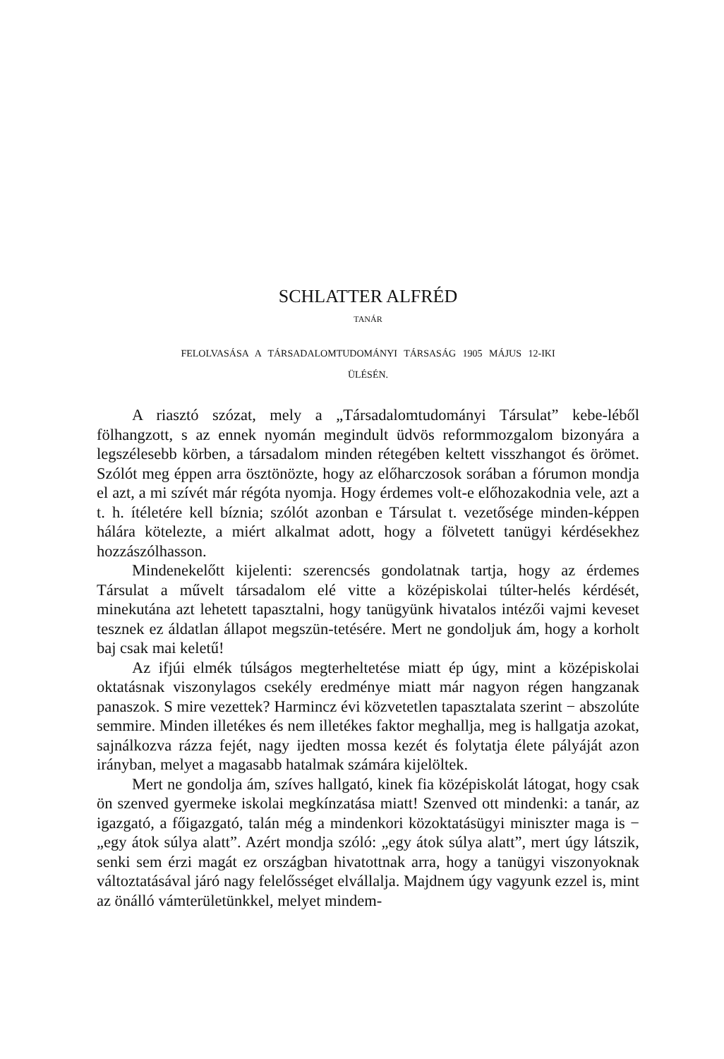SCHLATTER ALFRÉD
TANÁR
FELOLVASÁSA A TÁRSADALOMTUDOMÁNYI TÁRSASÁG 1905 MÁJUS 12-IKI
ÜLÉSÉN.
A riasztó szózat, mely a „Társadalomtudományi Társulat” kebe-léből fölhangzott, s az ennek nyomán megindult üdvös reformmozgalom bizonyára a legszélesebb körben, a társadalom minden rétegében keltett visszhangot és örömet. Szólót meg éppen arra ösztönözte, hogy az előharczosok sorában a fórumon mondja el azt, a mi szívét már régóta nyomja. Hogy érdemes volt-e előhozakodnia vele, azt a t. h. ítéletére kell bíznia; szólót azonban e Társulat t. vezetősége minden-képpen hálára kötelezte, a miért alkalmat adott, hogy a fölvetett tanügyi kérdésekhez hozzászólhasson.
Mindenekelőtt kijelenti: szerencsés gondolatnak tartja, hogy az érdemes Társulat a művelt társadalom elé vitte a középiskolai túlter-helés kérdését, minekutána azt lehetett tapasztalni, hogy tanügyünk hivatalos intézői vajmi keveset tesznek ez áldatlan állapot megszün-tetésére. Mert ne gondoljuk ám, hogy a korholt baj csak mai keletű!
Az ifjúi elmék túlságos megterheltetése miatt ép úgy, mint a középiskolai oktatásnak viszonylagos csekély eredménye miatt már nagyon régen hangzanak panaszok. S mire vezettek? Harmincz évi közvetetlen tapasztalata szerint − abszolúte semmire. Minden illetékes és nem illetékes faktor meghallja, meg is hallgatja azokat, sajnálkozva rázza fejét, nagy ijedten mossa kezét és folytatja élete pályáját azon irányban, melyet a magasabb hatalmak számára kijelöltek.
Mert ne gondolja ám, szíves hallgató, kinek fia középiskolát látogat, hogy csak ön szenved gyermeke iskolai megkínzatása miatt! Szenved ott mindenki: a tanár, az igazgató, a főigazgató, talán még a mindenkori közoktatásügyi miniszter maga is − „egy átok súlya alatt”. Azért mondja szóló: „egy átok súlya alatt”, mert úgy látszik, senki sem érzi magát ez országban hivatottnak arra, hogy a tanügyi viszonyoknak változtatásával járó nagy felelősséget elvállalja. Majdnem úgy vagyunk ezzel is, mint az önálló vámterületünkkel, melyet mindem-